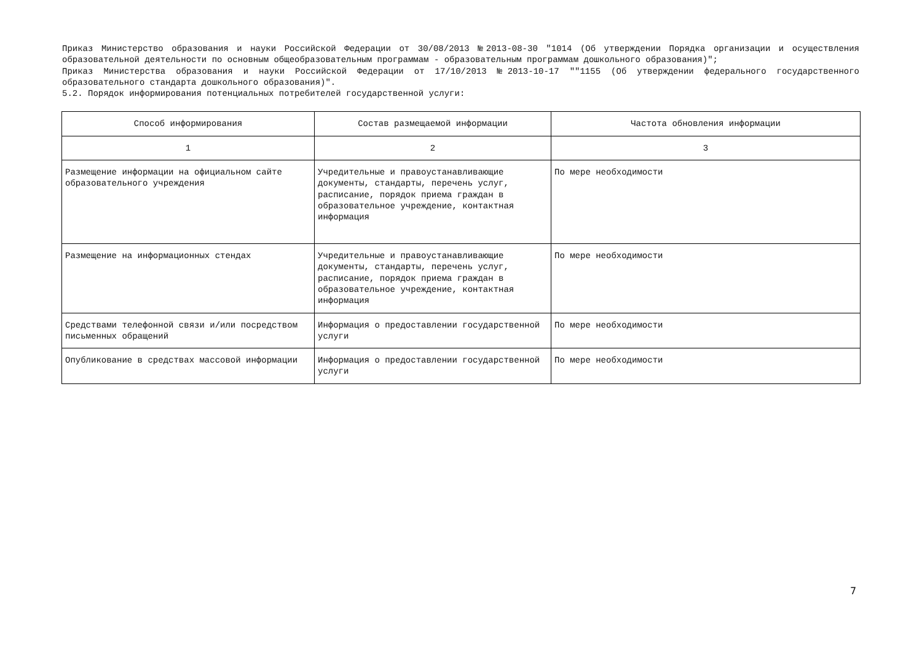Приказ Министерство образования и науки Российской Федерации от 30/08/2013 №2013-08-30 "1014 (Об утверждении Порядка организации и осуществления образовательной деятельности по основным общеобразовательным программам - образовательным программам дошкольного образования)";
Приказ Министерства образования и науки Российской Федерации от 17/10/2013 №2013-10-17 ""1155 (Об утверждении федерального государственного образовательного стандарта дошкольного образования)".
5.2. Порядок информирования потенциальных потребителей государственной услуги:
| Способ информирования | Состав размещаемой информации | Частота обновления информации |
| --- | --- | --- |
| 1 | 2 | 3 |
| Размещение информации на официальном сайте образовательного учреждения | Учредительные и правоустанавливающие документы, стандарты, перечень услуг, расписание, порядок приема граждан в образовательное учреждение, контактная информация | По мере необходимости |
| Размещение на информационных стендах | Учредительные и правоустанавливающие документы, стандарты, перечень услуг, расписание, порядок приема граждан в образовательное учреждение, контактная информация | По мере необходимости |
| Средствами телефонной связи и/или посредством письменных обращений | Информация о предоставлении государственной услуги | По мере необходимости |
| Опубликование в средствах массовой информации | Информация о предоставлении государственной услуги | По мере необходимости |
7